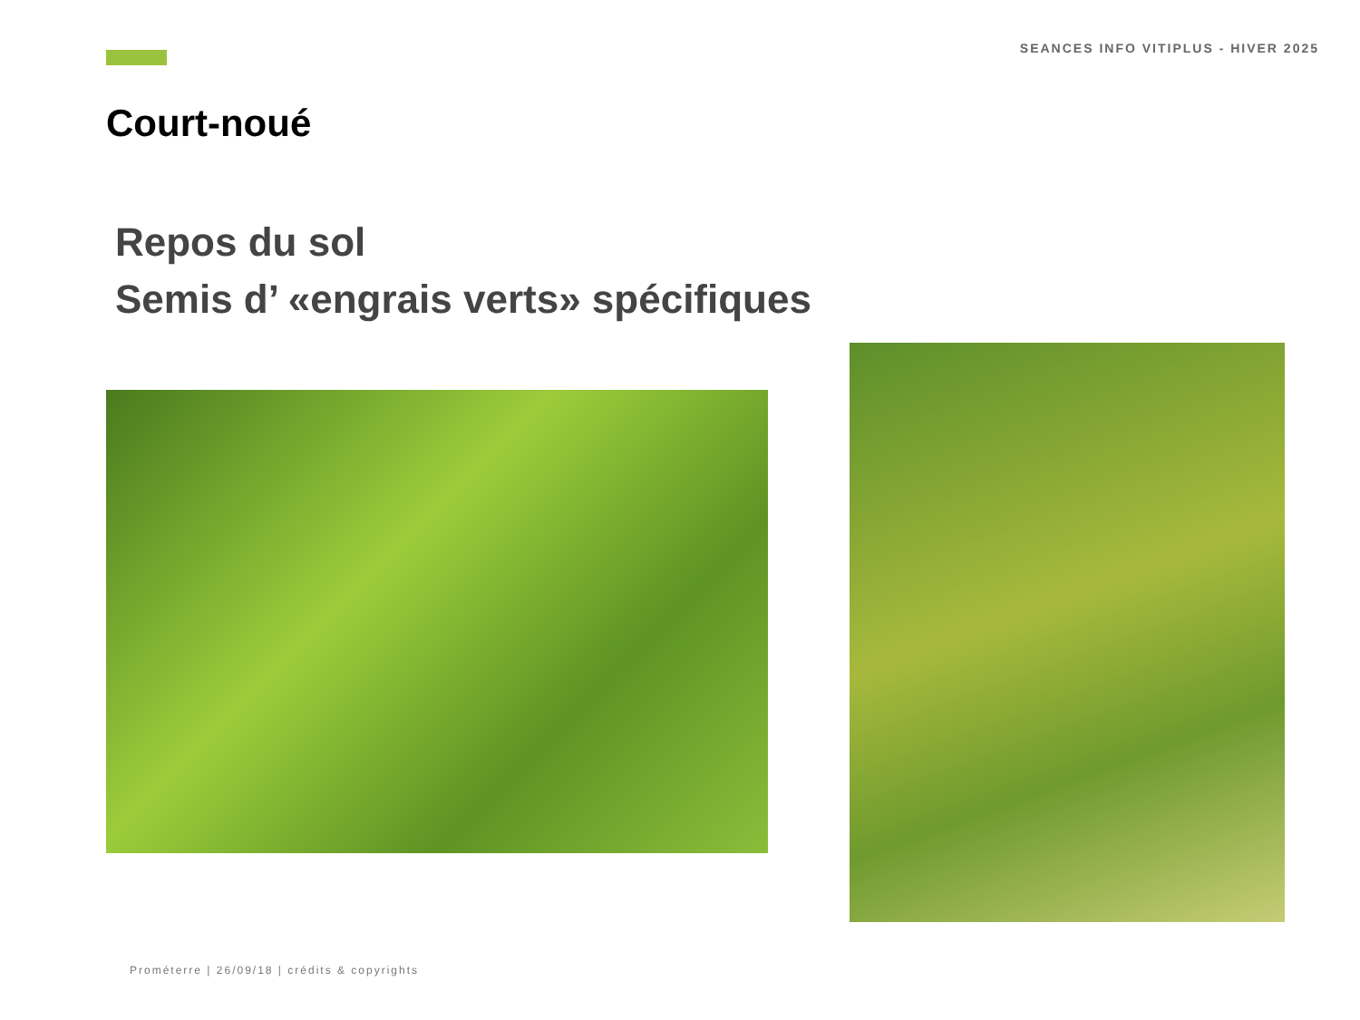SEANCES INFO VITIPLUS - HIVER 2025
Court-noué
Repos du sol
Semis d’ «engrais verts» spécifiques
Prométerre | 26/09/18 | crédits & copyrights